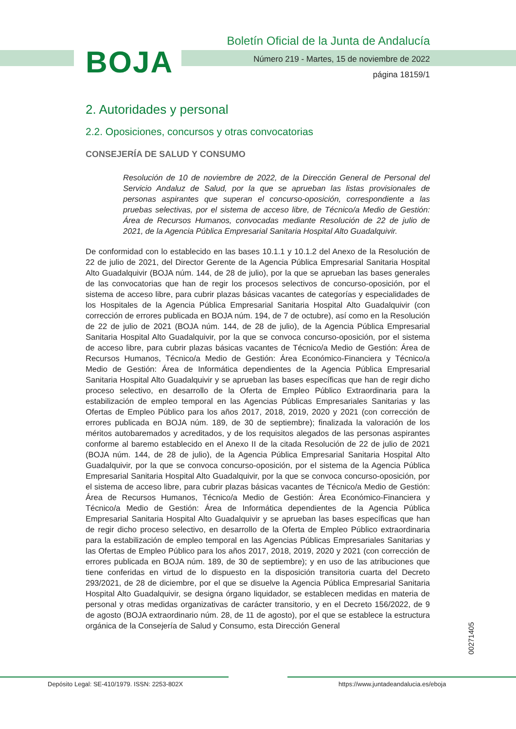BOJA
Boletín Oficial de la Junta de Andalucía
Número 219 - Martes, 15 de noviembre de 2022
página 18159/1
2. Autoridades y personal
2.2. Oposiciones, concursos y otras convocatorias
CONSEJERÍA DE SALUD Y CONSUMO
Resolución de 10 de noviembre de 2022, de la Dirección General de Personal del Servicio Andaluz de Salud, por la que se aprueban las listas provisionales de personas aspirantes que superan el concurso-oposición, correspondiente a las pruebas selectivas, por el sistema de acceso libre, de Técnico/a Medio de Gestión: Área de Recursos Humanos, convocadas mediante Resolución de 22 de julio de 2021, de la Agencia Pública Empresarial Sanitaria Hospital Alto Guadalquivir.
De conformidad con lo establecido en las bases 10.1.1 y 10.1.2 del Anexo de la Resolución de 22 de julio de 2021, del Director Gerente de la Agencia Pública Empresarial Sanitaria Hospital Alto Guadalquivir (BOJA núm. 144, de 28 de julio), por la que se aprueban las bases generales de las convocatorias que han de regir los procesos selectivos de concurso-oposición, por el sistema de acceso libre, para cubrir plazas básicas vacantes de categorías y especialidades de los Hospitales de la Agencia Pública Empresarial Sanitaria Hospital Alto Guadalquivir (con corrección de errores publicada en BOJA núm. 194, de 7 de octubre), así como en la Resolución de 22 de julio de 2021 (BOJA núm. 144, de 28 de julio), de la Agencia Pública Empresarial Sanitaria Hospital Alto Guadalquivir, por la que se convoca concurso-oposición, por el sistema de acceso libre, para cubrir plazas básicas vacantes de Técnico/a Medio de Gestión: Área de Recursos Humanos, Técnico/a Medio de Gestión: Área Económico-Financiera y Técnico/a Medio de Gestión: Área de Informática dependientes de la Agencia Pública Empresarial Sanitaria Hospital Alto Guadalquivir y se aprueban las bases específicas que han de regir dicho proceso selectivo, en desarrollo de la Oferta de Empleo Público Extraordinaria para la estabilización de empleo temporal en las Agencias Públicas Empresariales Sanitarias y las Ofertas de Empleo Público para los años 2017, 2018, 2019, 2020 y 2021 (con corrección de errores publicada en BOJA núm. 189, de 30 de septiembre); finalizada la valoración de los méritos autobaremados y acreditados, y de los requisitos alegados de las personas aspirantes conforme al baremo establecido en el Anexo II de la citada Resolución de 22 de julio de 2021 (BOJA núm. 144, de 28 de julio), de la Agencia Pública Empresarial Sanitaria Hospital Alto Guadalquivir, por la que se convoca concurso-oposición, por el sistema de la Agencia Pública Empresarial Sanitaria Hospital Alto Guadalquivir, por la que se convoca concurso-oposición, por el sistema de acceso libre, para cubrir plazas básicas vacantes de Técnico/a Medio de Gestión: Área de Recursos Humanos, Técnico/a Medio de Gestión: Área Económico-Financiera y Técnico/a Medio de Gestión: Área de Informática dependientes de la Agencia Pública Empresarial Sanitaria Hospital Alto Guadalquivir y se aprueban las bases específicas que han de regir dicho proceso selectivo, en desarrollo de la Oferta de Empleo Público extraordinaria para la estabilización de empleo temporal en las Agencias Públicas Empresariales Sanitarias y las Ofertas de Empleo Público para los años 2017, 2018, 2019, 2020 y 2021 (con corrección de errores publicada en BOJA núm. 189, de 30 de septiembre); y en uso de las atribuciones que tiene conferidas en virtud de lo dispuesto en la disposición transitoria cuarta del Decreto 293/2021, de 28 de diciembre, por el que se disuelve la Agencia Pública Empresarial Sanitaria Hospital Alto Guadalquivir, se designa órgano liquidador, se establecen medidas en materia de personal y otras medidas organizativas de carácter transitorio, y en el Decreto 156/2022, de 9 de agosto (BOJA extraordinario núm. 28, de 11 de agosto), por el que se establece la estructura orgánica de la Consejería de Salud y Consumo, esta Dirección General
00271405
Depósito Legal: SE-410/1979. ISSN: 2253-802X https://www.juntadeandalucia.es/eboja